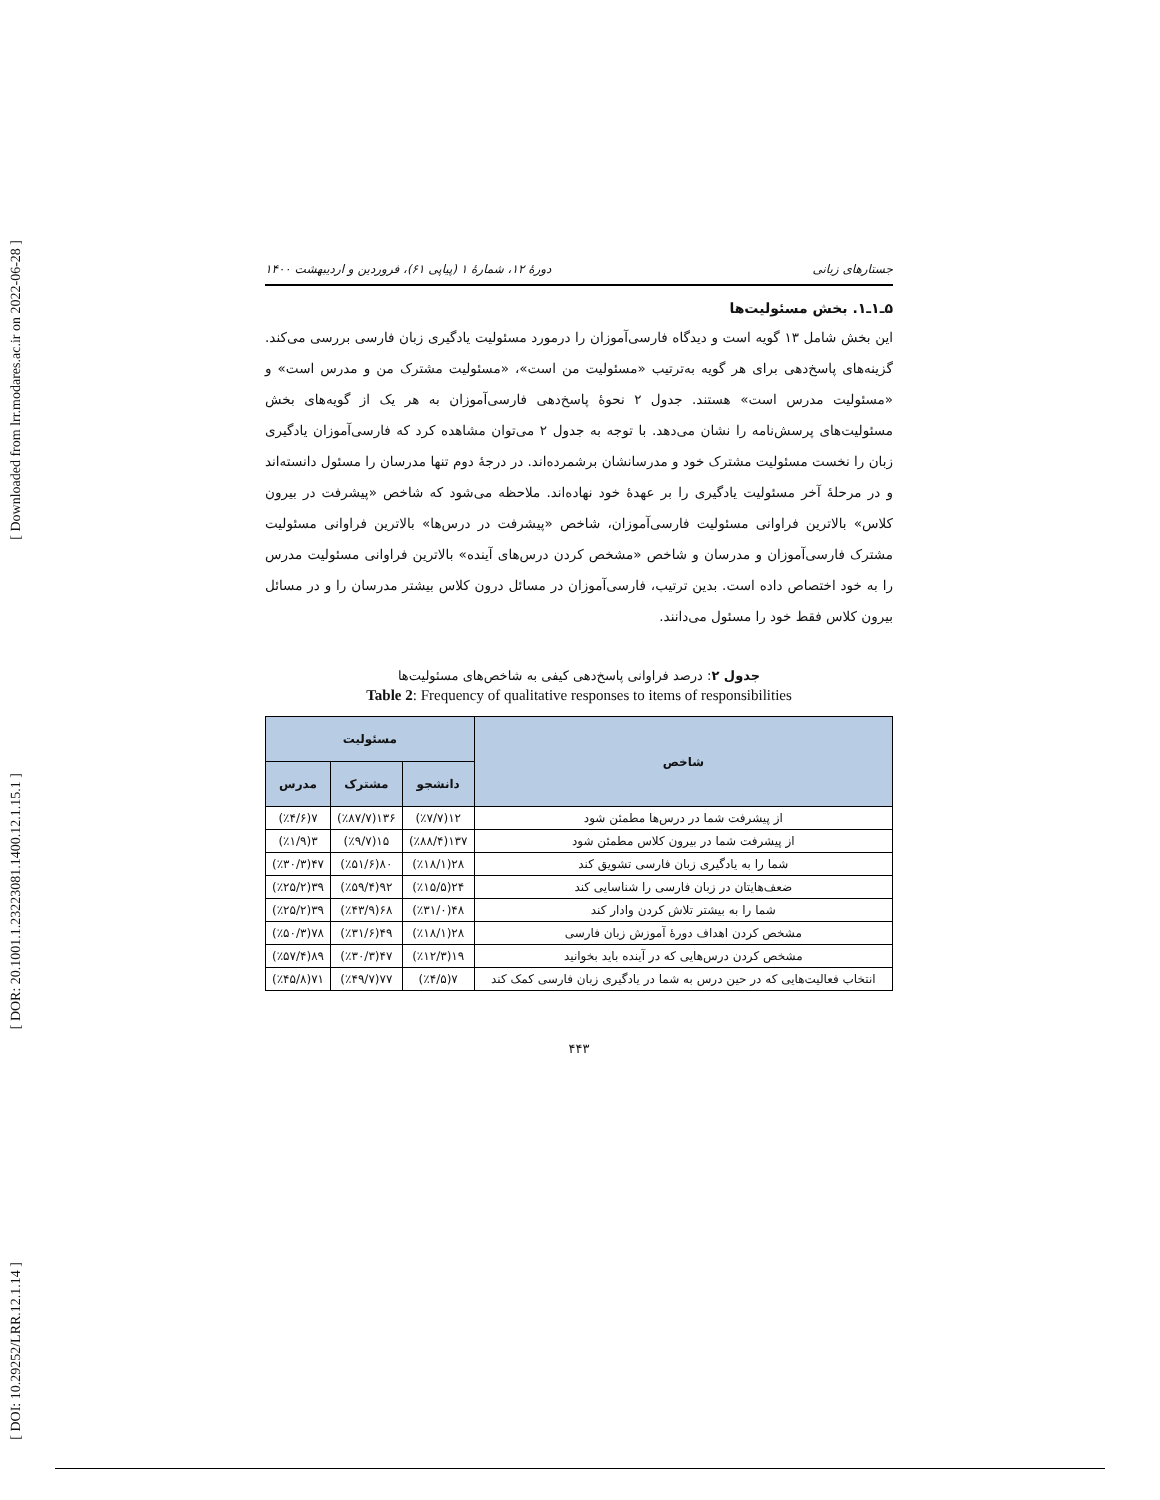[ Downloaded from lrr.modares.ac.ir on 2022-06-28 ]
[ DOR: 20.1001.1.23223081.1400.12.1.15.1 ]
[ DOI: 10.29252/LRR.12.1.14 ]
جستارهای زبانی دورهٔ ۱۲، شمارهٔ ۱ (پیاپی ۶۱)، فروردین و اردیبهشت ۱۴۰۰
۵ـ۱ـ۱. بخش مسئولیت‌ها
این بخش شامل ۱۳ گویه است و دیدگاه فارسی‌آموزان را درمورد مسئولیت یادگیری زبان فارسی بررسی می‌کند. گزینه‌های پاسخ‌دهی برای هر گویه به‌ترتیب «مسئولیت من است»، «مسئولیت مشترک من و مدرس است» و «مسئولیت مدرس است» هستند. جدول ۲ نحوهٔ پاسخ‌دهی فارسی‌آموزان به هر یک از گویه‌های بخش مسئولیت‌های پرسش‌نامه را نشان می‌دهد. با توجه به جدول ۲ می‌توان مشاهده کرد که فارسی‌آموزان یادگیری زبان را نخست مسئولیت مشترک خود و مدرسانشان برشمرده‌اند. در درجهٔ دوم تنها مدرسان را مسئول دانسته‌اند و در مرحلهٔ آخر مسئولیت یادگیری را بر عهدهٔ خود نهاده‌اند. ملاحظه می‌شود که شاخص «پیشرفت در بیرون کلاس» بالاترین فراوانی مسئولیت فارسی‌آموزان، شاخص «پیشرفت در درس‌ها» بالاترین فراوانی مسئولیت مشترک فارسی‌آموزان و مدرسان و شاخص «مشخص کردن درس‌های آینده» بالاترین فراوانی مسئولیت مدرس را به خود اختصاص داده است. بدین ترتیب، فارسی‌آموزان در مسائل درون کلاس بیشتر مدرسان را و در مسائل بیرون کلاس فقط خود را مسئول می‌دانند.
جدول ۲: درصد فراوانی پاسخ‌دهی کیفی به شاخص‌های مسئولیت‌ها
Table 2: Frequency of qualitative responses to items of responsibilities
| شاخص | مسئولیت | | |
| --- | --- | --- | --- |
| | دانشجو | مشترک | مدرس |
| از پیشرفت شما در درس‌ها مطمئن شود | ۱۲(٪۷/۷) | ۱۳۶(٪۸۷/۷) | ۷(٪۴/۶) |
| از پیشرفت شما در بیرون کلاس مطمئن شود | ۱۳۷(٪۸۸/۴) | ۱۵(٪۹/۷) | ۳(٪۱/۹) |
| شما را به یادگیری زبان فارسی تشویق کند | ۲۸(٪۱۸/۱) | ۸۰(٪۵۱/۶) | ۴۷(٪۳۰/۳) |
| ضعف‌هایتان در زبان فارسی را شناسایی کند | ۲۴(٪۱۵/۵) | ۹۲(٪۵۹/۴) | ۳۹(٪۲۵/۲) |
| شما را به بیشتر تلاش کردن وادار کند | ۴۸(٪۳۱/۰) | ۶۸(٪۴۳/۹) | ۳۹(٪۲۵/۲) |
| مشخص کردن اهداف دورهٔ آموزش زبان فارسی | ۲۸(٪۱۸/۱) | ۴۹(٪۳۱/۶) | ۷۸(٪۵۰/۳) |
| مشخص کردن درس‌هایی که در آینده باید بخوانید | ۱۹(٪۱۲/۳) | ۴۷(٪۳۰/۳) | ۸۹(٪۵۷/۴) |
| انتخاب فعالیت‌هایی که در حین درس به شما در یادگیری زبان فارسی کمک کند | ۷(٪۴/۵) | ۷۷(٪۴۹/۷) | ۷۱(٪۴۵/۸) |
۴۴۳